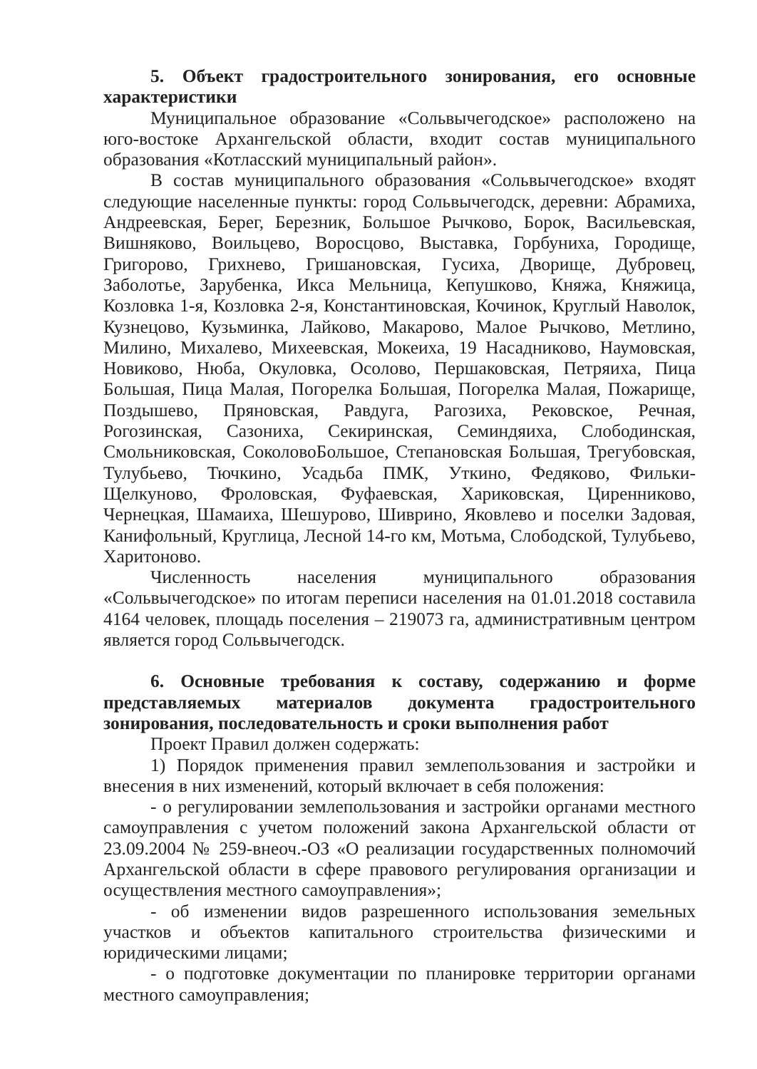5. Объект градостроительного зонирования, его основные характеристики
Муниципальное образование «Сольвычегодское» расположено на юго-востоке Архангельской области, входит состав муниципального образования «Котласский муниципальный район».
В состав муниципального образования «Сольвычегодское» входят следующие населенные пункты: город Сольвычегодск, деревни: Абрамиха, Андреевская, Берег, Березник, Большое Рычково, Борок, Васильевская, Вишняково, Воильцево, Воросцово, Выставка, Горбуниха, Городище, Григорово, Грихнево, Гришановская, Гусиха, Дворище, Дубровец, Заболотье, Зарубенка, Икса Мельница, Кепушково, Княжа, Княжица, Козловка 1-я, Козловка 2-я, Константиновская, Кочинок, Круглый Наволок, Кузнецово, Кузьминка, Лайково, Макарово, Малое Рычково, Метлино, Милино, Михалево, Михеевская, Мокеиха, 19 Насадниково, Наумовская, Новиково, Нюба, Окуловка, Осолово, Першаковская, Петряиха, Пица Большая, Пица Малая, Погорелка Большая, Погорелка Малая, Пожарище, Поздышево, Пряновская, Равдуга, Рагозиха, Рековское, Речная, Рогозинская, Сазониха, Секиринская, Семиндяиха, Слободинская, Смольниковская, СоколовоБольшое, Степановская Большая, Трегубовская, Тулубьево, Тючкино, Усадьба ПМК, Уткино, Федяково, Фильки-Щелкуново, Фроловская, Фуфаевская, Хариковская, Циренниково, Чернецкая, Шамаиха, Шешурово, Шиврино, Яковлево и поселки Задовая, Канифольный, Круглица, Лесной 14-го км, Мотьма, Слободской, Тулубьево, Харитоново.
Численность населения муниципального образования «Сольвычегодское» по итогам переписи населения на 01.01.2018 составила 4164 человек, площадь поселения – 219073 га, административным центром является город Сольвычегодск.
6. Основные требования к составу, содержанию и форме представляемых материалов документа градостроительного зонирования, последовательность и сроки выполнения работ
Проект Правил должен содержать:
1) Порядок применения правил землепользования и застройки и внесения в них изменений, который включает в себя положения:
- о регулировании землепользования и застройки органами местного самоуправления с учетом положений закона Архангельской области от 23.09.2004 № 259-внеоч.-ОЗ «О реализации государственных полномочий Архангельской области в сфере правового регулирования организации и осуществления местного самоуправления»;
- об изменении видов разрешенного использования земельных участков и объектов капитального строительства физическими и юридическими лицами;
- о подготовке документации по планировке территории органами местного самоуправления;